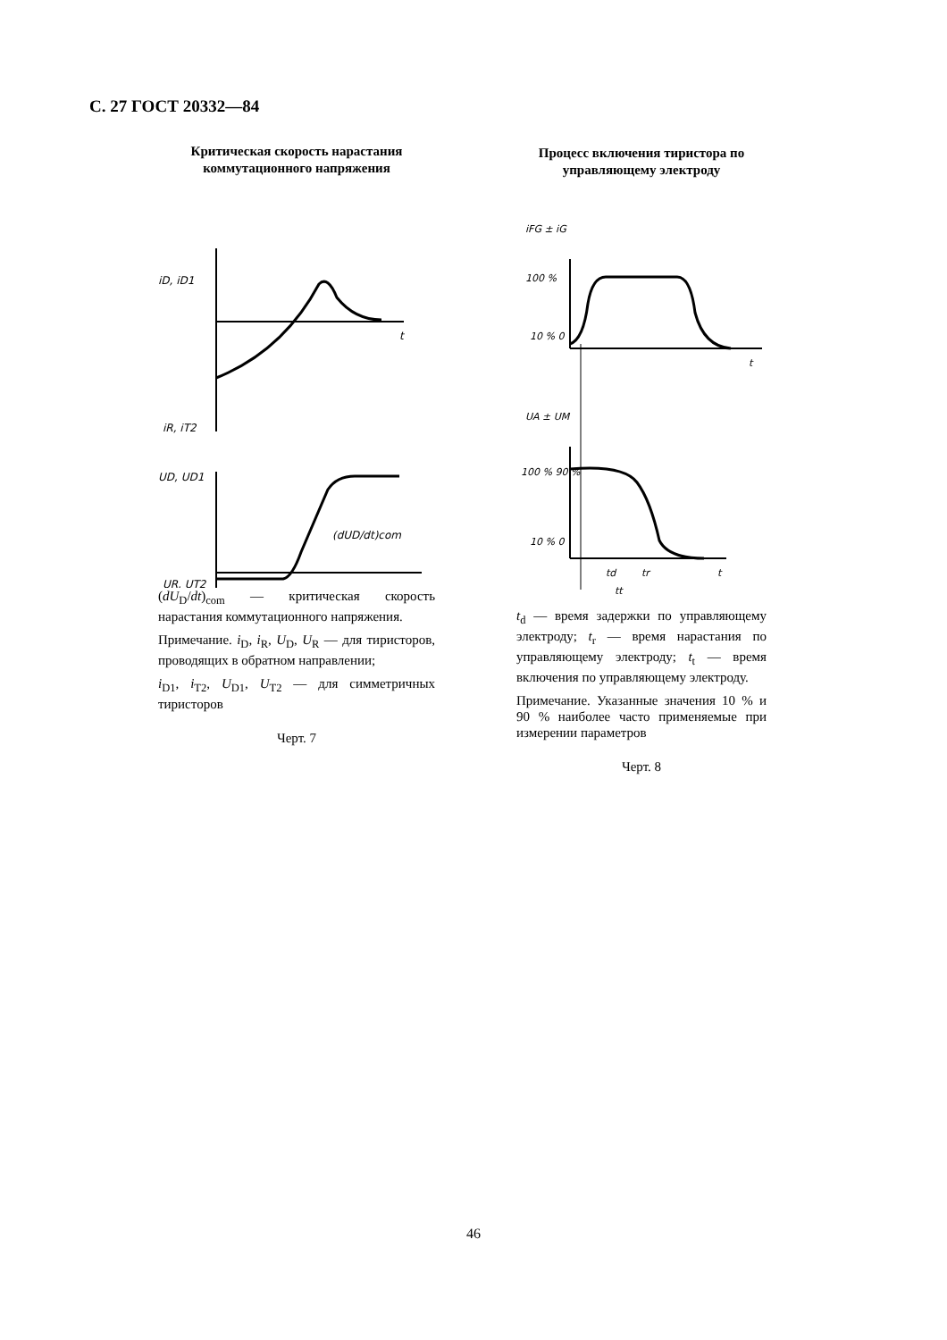С. 27 ГОСТ 20332—84
Критическая скорость нарастания коммутационного напряжения
iD, iD1
t
iR, iT2
UD, UD1
(dUD/dt)com
UR, UT2
(dU<sub>D</sub>/dt)<sub>com</sub> — критическая скорость нарастания коммутационного напряжения.
Примечание. i<sub>D</sub>, i<sub>R</sub>, U<sub>D</sub>, U<sub>R</sub> — для тиристоров, проводящих в обратном направлении;
i<sub>D1</sub>, i<sub>T2</sub>, U<sub>D1</sub>, U<sub>T2</sub> — для симметричных тиристоров
Черт. 7
Процесс включения тиристора по управляющему электроду
iFG ± iG
100 %
10 % 0
t
UA ± UM
100 % 90 %
10 % 0
td
tr
tt
t
t<sub>d</sub> — время задержки по управляющему электроду; t<sub>r</sub> — время нарастания по управляющему электроду; t<sub>t</sub> — время включения по управляющему электроду.
Примечание. Указанные значения 10 % и 90 % наиболее часто применяемые при измерении параметров
Черт. 8
46